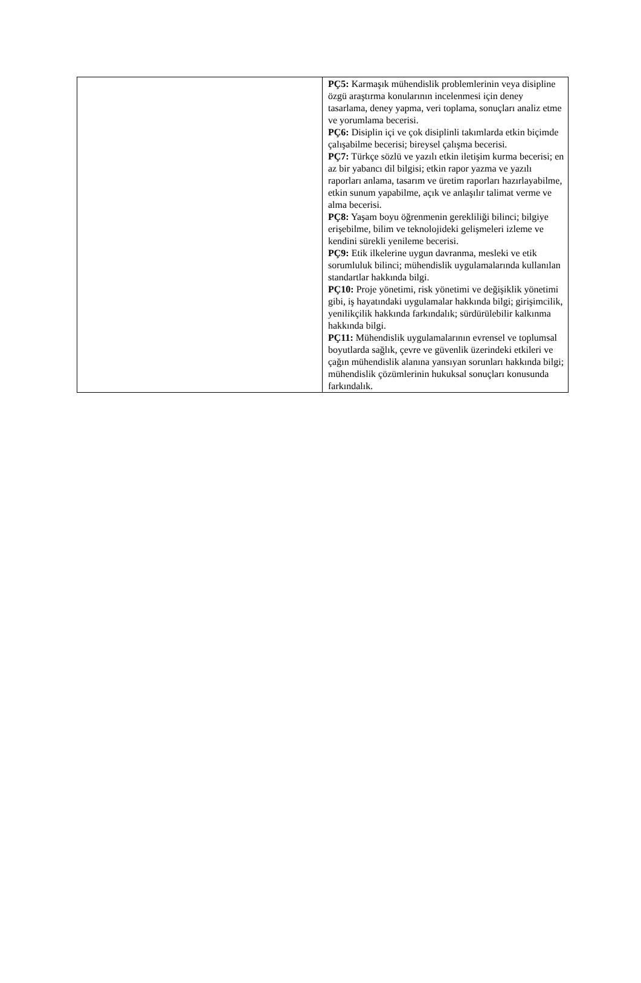| | PÇ5: Karmaşık mühendislik problemlerinin veya disipline özgü araştırma konularının incelenmesi için deney tasarlama, deney yapma, veri toplama, sonuçları analiz etme ve yorumlama becerisi. PÇ6: Disiplin içi ve çok disiplinli takımlarda etkin biçimde çalışabilme becerisi; bireysel çalışma becerisi. PÇ7: Türkçe sözlü ve yazılı etkin iletişim kurma becerisi; en az bir yabancı dil bilgisi; etkin rapor yazma ve yazılı raporları anlama, tasarım ve üretim raporları hazırlayabilme, etkin sunum yapabilme, açık ve anlaşılır talimat verme ve alma becerisi. PÇ8: Yaşam boyu öğrenmenin gerekliliği bilinci; bilgiye erişebilme, bilim ve teknolojideki gelişmeleri izleme ve kendini sürekli yenileme becerisi. PÇ9: Etik ilkelerine uygun davranma, mesleki ve etik sorumluluk bilinci; mühendislik uygulamalarında kullanılan standartlar hakkında bilgi. PÇ10: Proje yönetimi, risk yönetimi ve değişiklik yönetimi gibi, iş hayatındaki uygulamalar hakkında bilgi; girişimcilik, yenilikçilik hakkında farkındalık; sürdürülebilir kalkınma hakkında bilgi. PÇ11: Mühendislik uygulamalarının evrensel ve toplumsal boyutlarda sağlık, çevre ve güvenlik üzerindeki etkileri ve çağın mühendislik alanına yansıyan sorunları hakkında bilgi; mühendislik çözümlerinin hukuksal sonuçları konusunda farkındalık. |